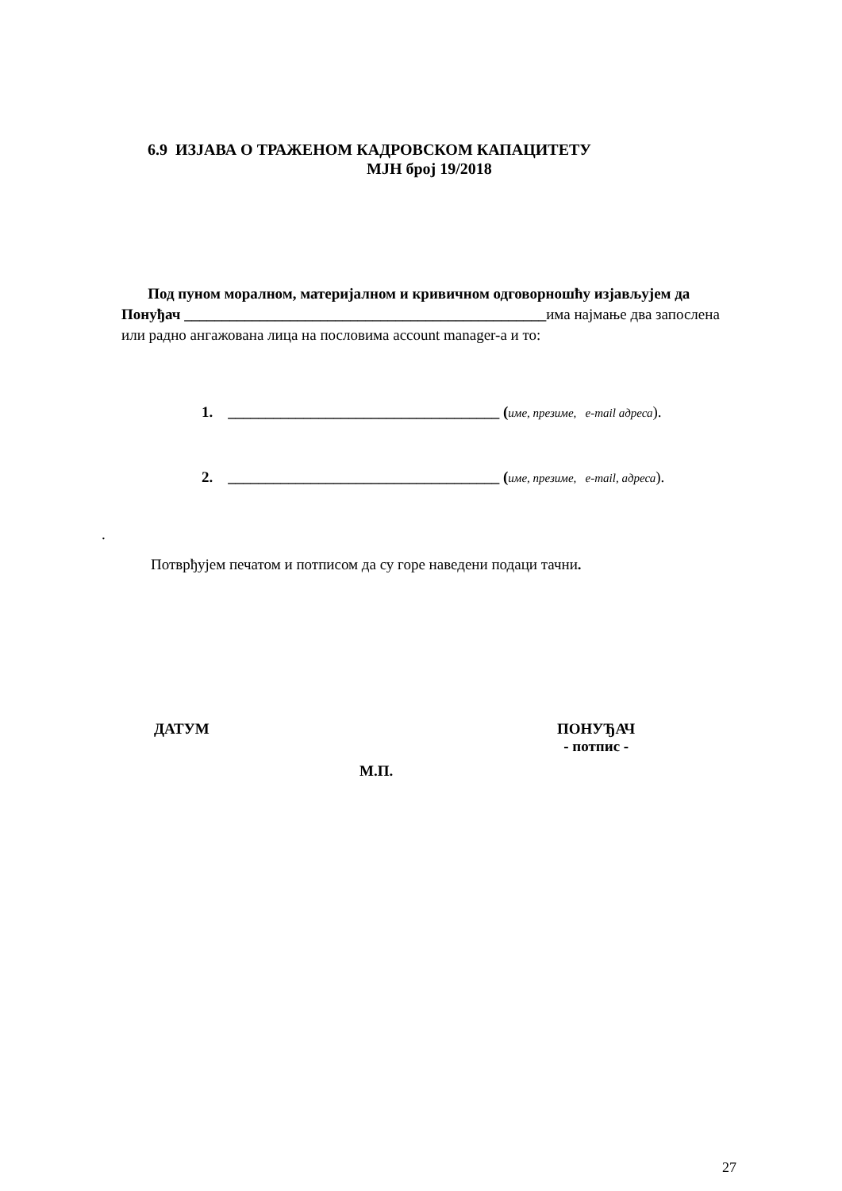6.9 ИЗЈАВА О ТРАЖЕНОМ КАДРОВСКОМ КАПАЦИТЕТУ
МЈН број 19/2018
Под пуном моралном, материјалном и кривичном одговорношћу изјављујем да Понуђач ________________________________________________има најмање два запослена или радно ангажована лица на пословима account manager-а и то:
1. ____________________________________ (име, презиме, e-mail адреса).
2. ____________________________________ (име, презиме, e-mail, адреса).
.
Потврђујем печатом и потписом да су горе наведени подаци тачни.
ДАТУМ
ПОНУЂАЧ
- потпис -
М.П.
27